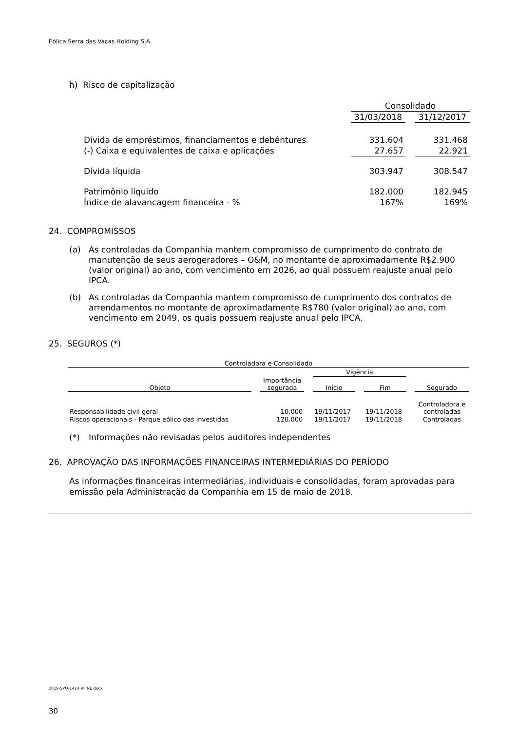Eólica Serra das Vacas Holding S.A.
h) Risco de capitalização
| | Consolidado | | |
| | 31/03/2018 | | 31/12/2017 |
| Dívida de empréstimos, financiamentos e debêntures | 331.604 | | 331.468 |
| (-) Caixa e equivalentes de caixa e aplicações | 27.657 | | 22.921 |
| Dívida líquida | 303.947 | | 308.547 |
| Patrimônio líquido | 182.000 | | 182.945 |
| Índice de alavancagem financeira - % | 167% | | 169% |
24. COMPROMISSOS
(a) As controladas da Companhia mantem compromisso de cumprimento do contrato de manutenção de seus aerogeradores – O&M, no montante de aproximadamente R$2.900 (valor original) ao ano, com vencimento em 2026, ao qual possuem reajuste anual pelo IPCA.
(b) As controladas da Companhia mantem compromisso de cumprimento dos contratos de arrendamentos no montante de aproximadamente R$780 (valor original) ao ano, com vencimento em 2049, os quais possuem reajuste anual pelo IPCA.
25. SEGUROS (*)
| Controladora e Consolidado | | | | | | | | |
| --- | --- | --- | --- | --- | --- | --- | --- | --- |
| | | | | Vigência | | | | |
| Objeto | | Importância segurada | | Início | | Fim | | Segurado |
| Responsabilidade civil geral | | 10.000 | | 19/11/2017 | | 19/11/2018 | | Controladora e controladas |
| Riscos operacionais - Parque eólico das investidas | | 120.000 | | 19/11/2017 | | 19/11/2018 | | Controladas |
(*) Informações não revisadas pelos auditores independentes
26. APROVAÇÃO DAS INFORMAÇÕES FINANCEIRAS INTERMEDIÁRIAS DO PERÍODO
As informações financeiras intermediárias, individuais e consolidadas, foram aprovadas para emissão pela Administração da Companhia em 15 de maio de 2018.
2018-SPO-1414 VF NE.docx
30